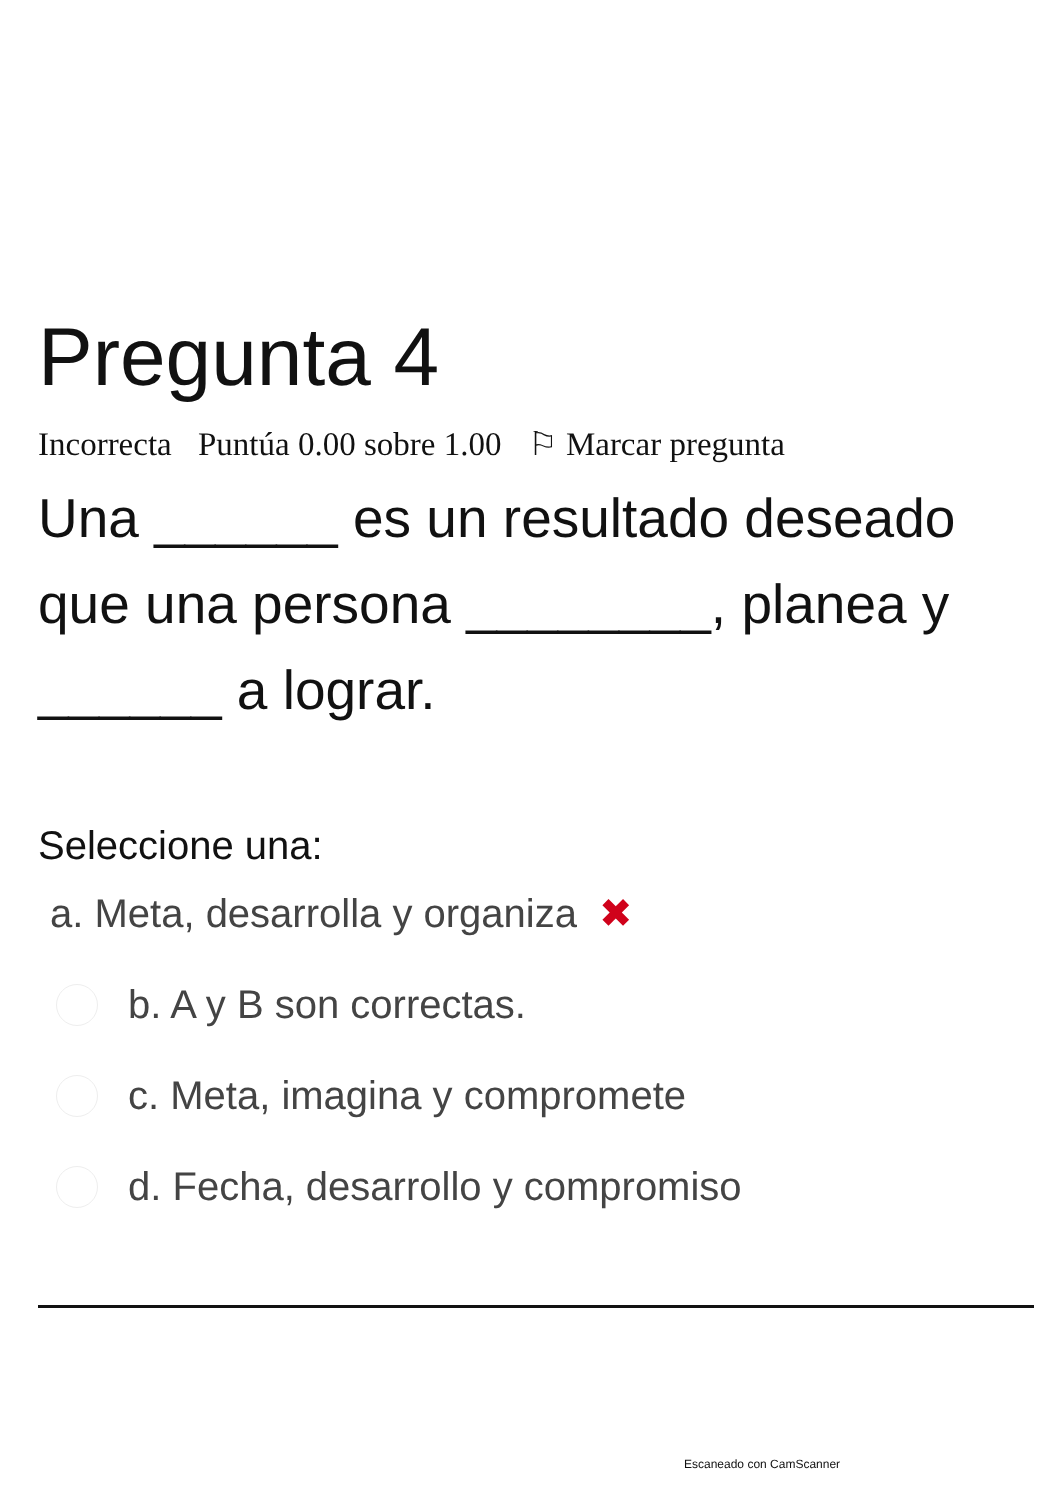Pregunta 4
Incorrecta Puntúa 0.00 sobre 1.00 ⚐ Marcar pregunta
Una ______ es un resultado deseado que una persona ________, planea y ______ a lograr.
Seleccione una:
a. Meta, desarrolla y organiza ✖
b. A y B son correctas.
c. Meta, imagina y compromete
d. Fecha, desarrollo y compromiso
Escaneado con CamScanner